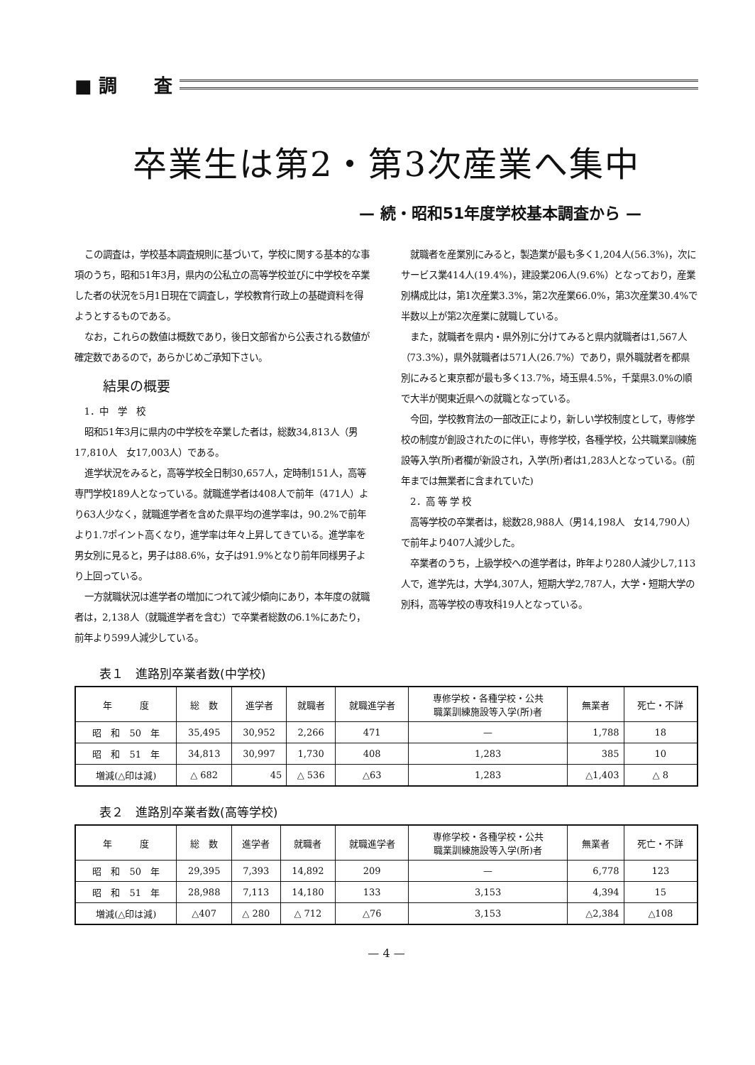■ 調　　査
卒業生は第2・第3次産業へ集中
— 続・昭和51年度学校基本調査から —
この調査は，学校基本調査規則に基づいて，学校に関する基本的な事項のうち，昭和51年3月，県内の公私立の高等学校並びに中学校を卒業した者の状況を5月1日現在で調査し，学校教育行政上の基礎資料を得ようとするものである。
なお，これらの数値は概数であり，後日文部省から公表される数値が確定数であるので，あらかじめご承知下さい。
結果の概要
1．中　学　校
昭和51年3月に県内の中学校を卒業した者は，総数34,813人（男17,810人　女17,003人）である。
進学状況をみると，高等学校全日制30,657人，定時制151人，高等専門学校189人となっている。就職進学者は408人で前年（471人）より63人少なく，就職進学者を含めた県平均の進学率は，90.2%で前年より1.7ポイント高くなり，進学率は年々上昇してきている。進学率を男女別に見ると，男子は88.6%，女子は91.9%となり前年同様男子より上回っている。
一方就職状況は進学者の増加につれて減少傾向にあり，本年度の就職者は，2,138人（就職進学者を含む）で卒業者総数の6.1%にあたり，前年より599人減少している。
就職者を産業別にみると，製造業が最も多く1,204人(56.3%)，次にサービス業414人(19.4%)，建設業206人(9.6%）となっており，産業別構成比は，第1次産業3.3%，第2次産業66.0%，第3次産業30.4%で半数以上が第2次産業に就職している。
また，就職者を県内・県外別に分けてみると県内就職者は1,567人（73.3%），県外就職者は571人(26.7%）であり，県外職就者を都県別にみると東京都が最も多く13.7%，埼玉県4.5%，千葉県3.0%の順で大半が関東近県への就職となっている。
今回，学校教育法の一部改正により，新しい学校制度として，専修学校の制度が創設されたのに伴い，専修学校，各種学校，公共職業訓練施設等入学(所)者欄が新設され，入学(所)者は1,283人となっている。(前年までは無業者に含まれていた)
2．高 等 学 校
高等学校の卒業者は，総数28,988人（男14,198人　女14,790人）で前年より407人減少した。
卒業者のうち，上級学校への進学者は，昨年より280人減少し7,113人で，進学先は，大学4,307人，短期大学2,787人，大学・短期大学の別科，高等学校の専攻科19人となっている。
表１　進路別卒業者数(中学校)
| 年 度 | 総 数 | 進学者 | 就職者 | 就職進学者 | 専修学校・各種学校・公共 職業訓練施設等入学(所)者 | 無業者 | 死亡・不詳 |
| --- | --- | --- | --- | --- | --- | --- | --- |
| 昭 和 50 年 | 35,495 | 30,952 | 2,266 | 471 | — | 1,788 | 18 |
| 昭 和 51 年 | 34,813 | 30,997 | 1,730 | 408 | 1,283 | 385 | 10 |
| 増減(△印は減) | △ 682 | 45 | △ 536 | △63 | 1,283 | △1,403 | △ 8 |
表２　進路別卒業者数(高等学校)
| 年 度 | 総 数 | 進学者 | 就職者 | 就職進学者 | 専修学校・各種学校・公共 職業訓練施設等入学(所)者 | 無業者 | 死亡・不詳 |
| --- | --- | --- | --- | --- | --- | --- | --- |
| 昭 和 50 年 | 29,395 | 7,393 | 14,892 | 209 | — | 6,778 | 123 |
| 昭 和 51 年 | 28,988 | 7,113 | 14,180 | 133 | 3,153 | 4,394 | 15 |
| 増減(△印は減) | △407 | △ 280 | △ 712 | △76 | 3,153 | △2,384 | △108 |
— 4 —